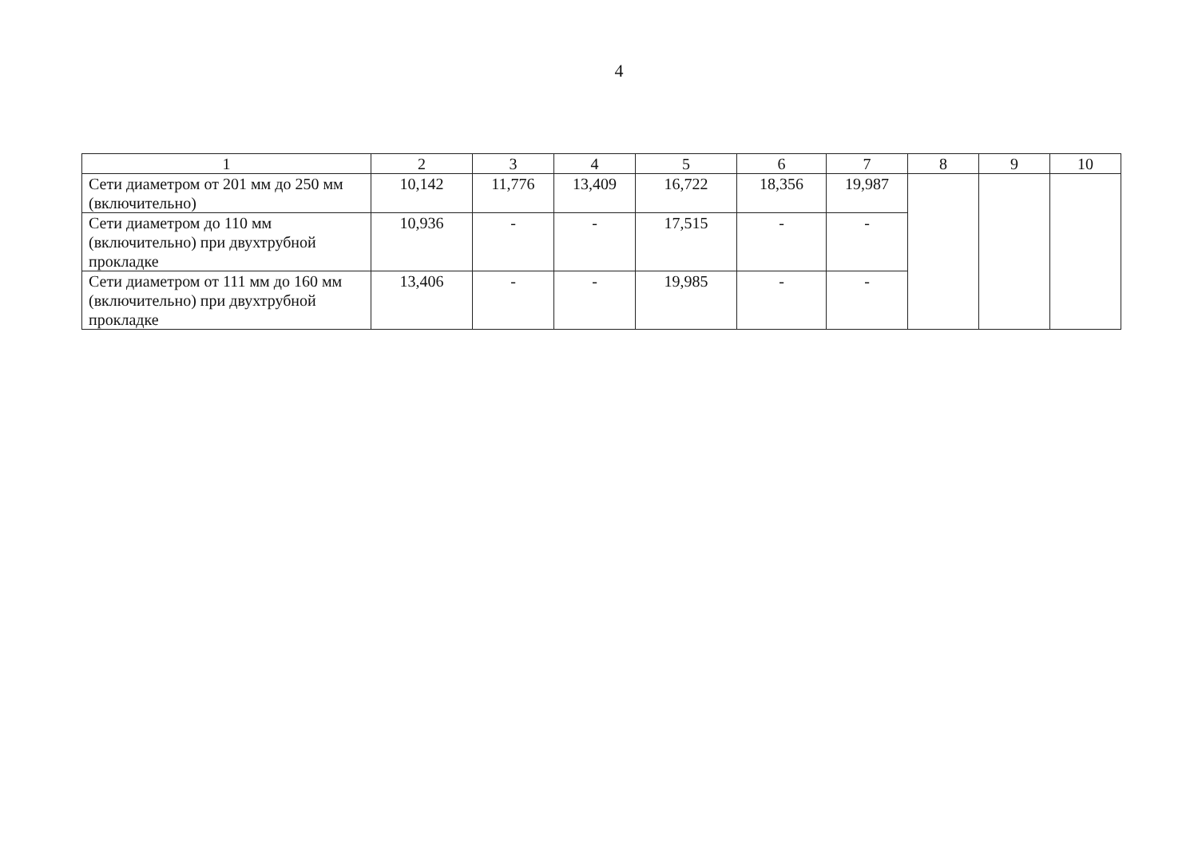4
| 1 | 2 | 3 | 4 | 5 | 6 | 7 | 8 | 9 | 10 |
| --- | --- | --- | --- | --- | --- | --- | --- | --- | --- |
| Сети диаметром от 201 мм до 250 мм (включительно) | 10,142 | 11,776 | 13,409 | 16,722 | 18,356 | 19,987 | | | |
| Сети диаметром до 110 мм (включительно) при двухтрубной прокладке | 10,936 | - | - | 17,515 | - | - | | | |
| Сети диаметром от 111 мм до 160 мм (включительно) при двухтрубной прокладке | 13,406 | - | - | 19,985 | - | - | | | |